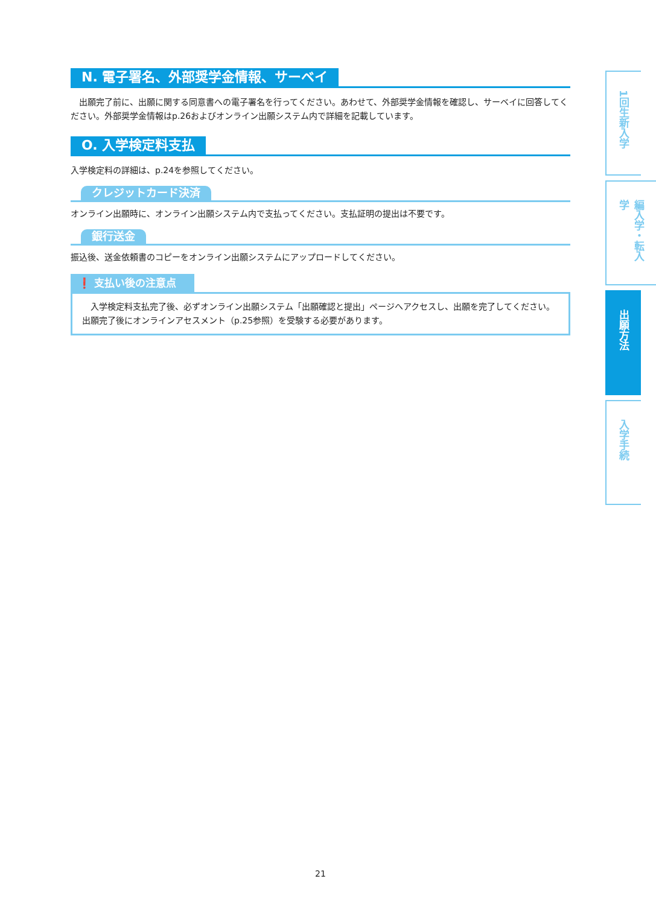N. 電子署名、外部奨学金情報、サーベイ
　出願完了前に、出願に関する同意書への電子署名を行ってください。あわせて、外部奨学金情報を確認し、サーベイに回答してください。外部奨学金情報はp.26およびオンライン出願システム内で詳細を記載しています。
O. 入学検定料支払
入学検定料の詳細は、p.24を参照してください。
クレジットカード決済
オンライン出願時に、オンライン出願システム内で支払ってください。支払証明の提出は不要です。
銀行送金
振込後、送金依頼書のコピーをオンライン出願システムにアップロードしてください。
❗ 支払い後の注意点
　入学検定料支払完了後、必ずオンライン出願システム「出願確認と提出」ページへアクセスし、出願を完了してください。出願完了後にオンラインアセスメント（p.25参照）を受験する必要があります。
1回生新入学
編入学・転入学
出願方法
入学手続
21